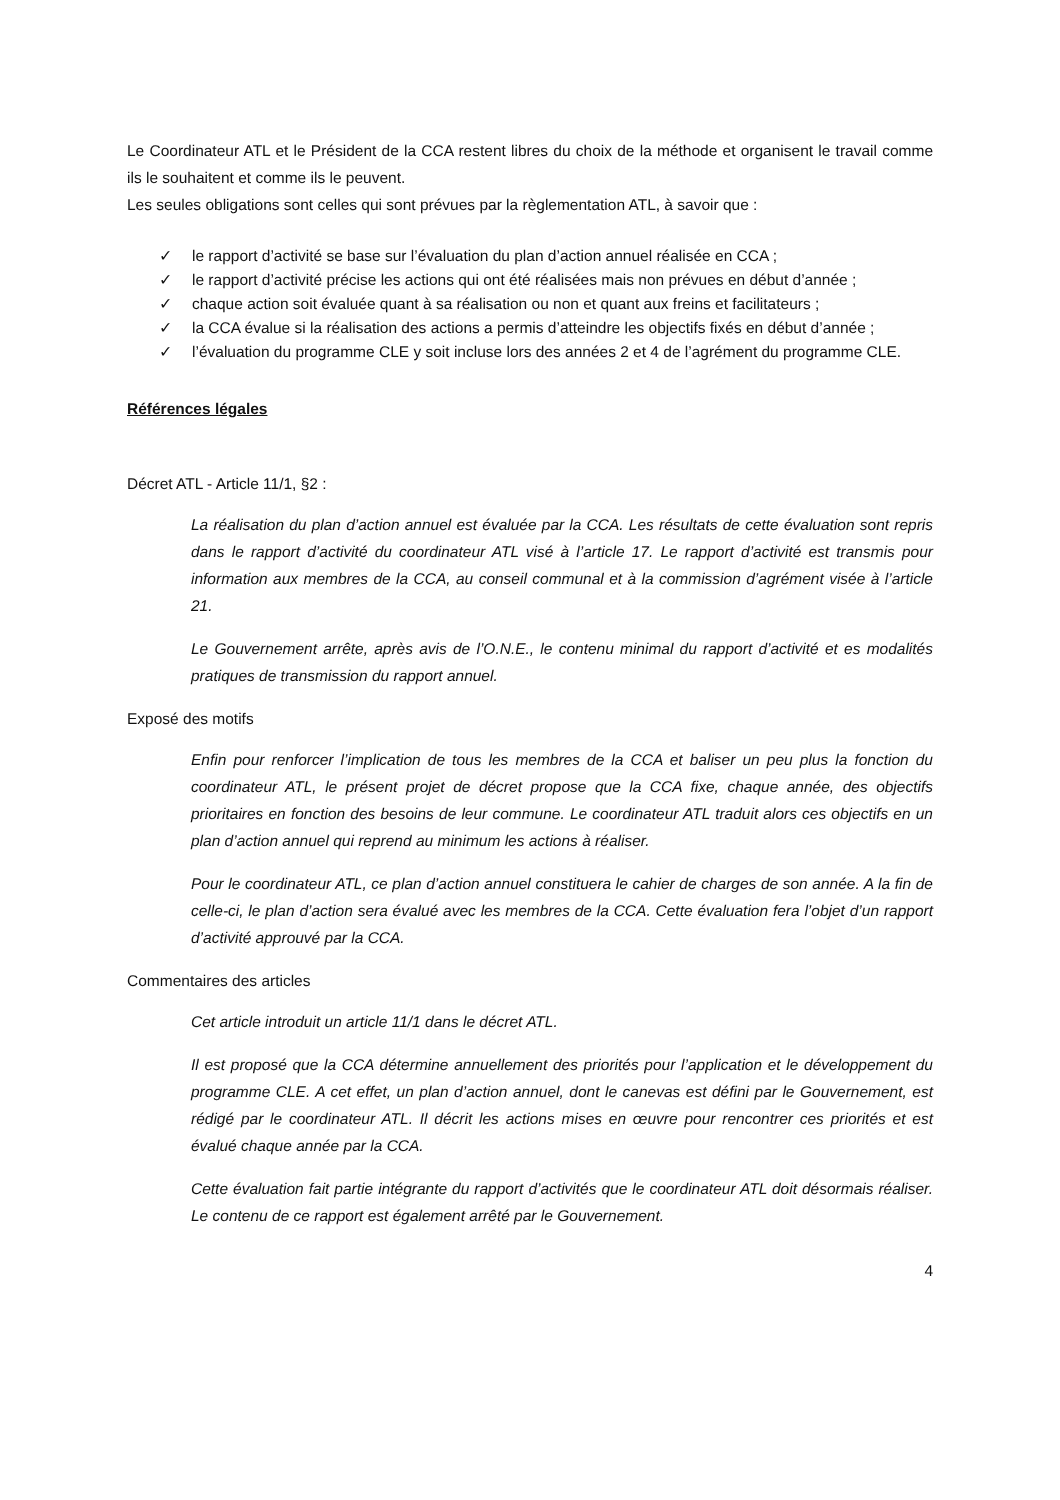Le Coordinateur ATL et le Président de la CCA restent libres du choix de la méthode et organisent le travail comme ils le souhaitent et comme ils le peuvent.
Les seules obligations sont celles qui sont prévues par la règlementation ATL, à savoir que :
✓ le rapport d’activité se base sur l’évaluation du plan d’action annuel réalisée en CCA ;
✓ le rapport d’activité précise les actions qui ont été réalisées mais non prévues en début d’année ;
✓ chaque action soit évaluée quant à sa réalisation ou non et quant aux freins et facilitateurs ;
✓ la CCA évalue si la réalisation des actions a permis d’atteindre les objectifs fixés en début d’année ;
✓ l’évaluation du programme CLE y soit incluse lors des années 2 et 4 de l’agrément du programme CLE.
Références légales
Décret ATL - Article 11/1, §2 :
La réalisation du plan d’action annuel est évaluée par la CCA. Les résultats de cette évaluation sont repris dans le rapport d’activité du coordinateur ATL visé à l’article 17. Le rapport d’activité est transmis pour information aux membres de la CCA, au conseil communal et à la commission d’agrément visée à l’article 21.
Le Gouvernement arrête, après avis de l’O.N.E., le contenu minimal du rapport d’activité et es modalités pratiques de transmission du rapport annuel.
Exposé des motifs
Enfin pour renforcer l’implication de tous les membres de la CCA et baliser un peu plus la fonction du coordinateur ATL, le présent projet de décret propose que la CCA fixe, chaque année, des objectifs prioritaires en fonction des besoins de leur commune. Le coordinateur ATL traduit alors ces objectifs en un plan d’action annuel qui reprend au minimum les actions à réaliser.
Pour le coordinateur ATL, ce plan d’action annuel constituera le cahier de charges de son année. A la fin de celle-ci, le plan d’action sera évalué avec les membres de la CCA. Cette évaluation fera l’objet d’un rapport d’activité approuvé par la CCA.
Commentaires des articles
Cet article introduit un article 11/1 dans le décret ATL.
Il est proposé que la CCA détermine annuellement des priorités pour l’application et le développement du programme CLE. A cet effet, un plan d’action annuel, dont le canevas est défini par le Gouvernement, est rédigé par le coordinateur ATL. Il décrit les actions mises en œuvre pour rencontrer ces priorités et est évalué chaque année par la CCA.
Cette évaluation fait partie intégrante du rapport d’activités que le coordinateur ATL doit désormais réaliser. Le contenu de ce rapport est également arrêté par le Gouvernement.
4